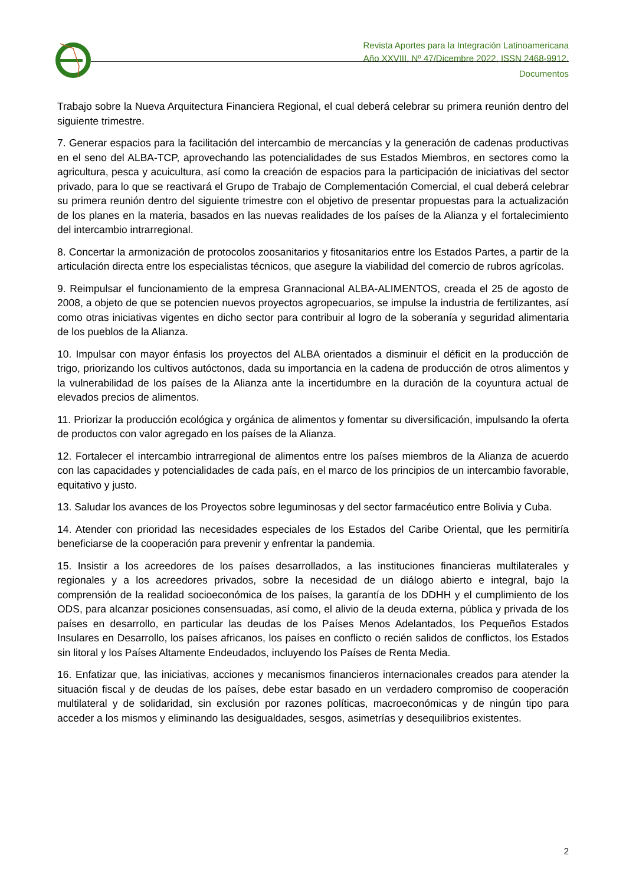Revista Aportes para la Integración Latinoamericana
Año XXVIII, Nº 47/Dicembre 2022, ISSN 2468-9912.
Documentos
Trabajo sobre la Nueva Arquitectura Financiera Regional, el cual deberá celebrar su primera reunión dentro del siguiente trimestre.
7. Generar espacios para la facilitación del intercambio de mercancías y la generación de cadenas productivas en el seno del ALBA-TCP, aprovechando las potencialidades de sus Estados Miembros, en sectores como la agricultura, pesca y acuicultura, así como la creación de espacios para la participación de iniciativas del sector privado, para lo que se reactivará el Grupo de Trabajo de Complementación Comercial, el cual deberá celebrar su primera reunión dentro del siguiente trimestre con el objetivo de presentar propuestas para la actualización de los planes en la materia, basados en las nuevas realidades de los países de la Alianza y el fortalecimiento del intercambio intrarregional.
8. Concertar la armonización de protocolos zoosanitarios y fitosanitarios entre los Estados Partes, a partir de la articulación directa entre los especialistas técnicos, que asegure la viabilidad del comercio de rubros agrícolas.
9. Reimpulsar el funcionamiento de la empresa Grannacional ALBA-ALIMENTOS, creada el 25 de agosto de 2008, a objeto de que se potencien nuevos proyectos agropecuarios, se impulse la industria de fertilizantes, así como otras iniciativas vigentes en dicho sector para contribuir al logro de la soberanía y seguridad alimentaria de los pueblos de la Alianza.
10. Impulsar con mayor énfasis los proyectos del ALBA orientados a disminuir el déficit en la producción de trigo, priorizando los cultivos autóctonos, dada su importancia en la cadena de producción de otros alimentos y la vulnerabilidad de los países de la Alianza ante la incertidumbre en la duración de la coyuntura actual de elevados precios de alimentos.
11. Priorizar la producción ecológica y orgánica de alimentos y fomentar su diversificación, impulsando la oferta de productos con valor agregado en los países de la Alianza.
12. Fortalecer el intercambio intrarregional de alimentos entre los países miembros de la Alianza de acuerdo con las capacidades y potencialidades de cada país, en el marco de los principios de un intercambio favorable, equitativo y justo.
13. Saludar los avances de los Proyectos sobre leguminosas y del sector farmacéutico entre Bolivia y Cuba.
14. Atender con prioridad las necesidades especiales de los Estados del Caribe Oriental, que les permitiría beneficiarse de la cooperación para prevenir y enfrentar la pandemia.
15. Insistir a los acreedores de los países desarrollados, a las instituciones financieras multilaterales y regionales y a los acreedores privados, sobre la necesidad de un diálogo abierto e integral, bajo la comprensión de la realidad socioeconómica de los países, la garantía de los DDHH y el cumplimiento de los ODS, para alcanzar posiciones consensuadas, así como, el alivio de la deuda externa, pública y privada de los países en desarrollo, en particular las deudas de los Países Menos Adelantados, los Pequeños Estados Insulares en Desarrollo, los países africanos, los países en conflicto o recién salidos de conflictos, los Estados sin litoral y los Países Altamente Endeudados, incluyendo los Países de Renta Media.
16. Enfatizar que, las iniciativas, acciones y mecanismos financieros internacionales creados para atender la situación fiscal y de deudas de los países, debe estar basado en un verdadero compromiso de cooperación multilateral y de solidaridad, sin exclusión por razones políticas, macroeconómicas y de ningún tipo para acceder a los mismos y eliminando las desigualdades, sesgos, asimetrías y desequilibrios existentes.
2